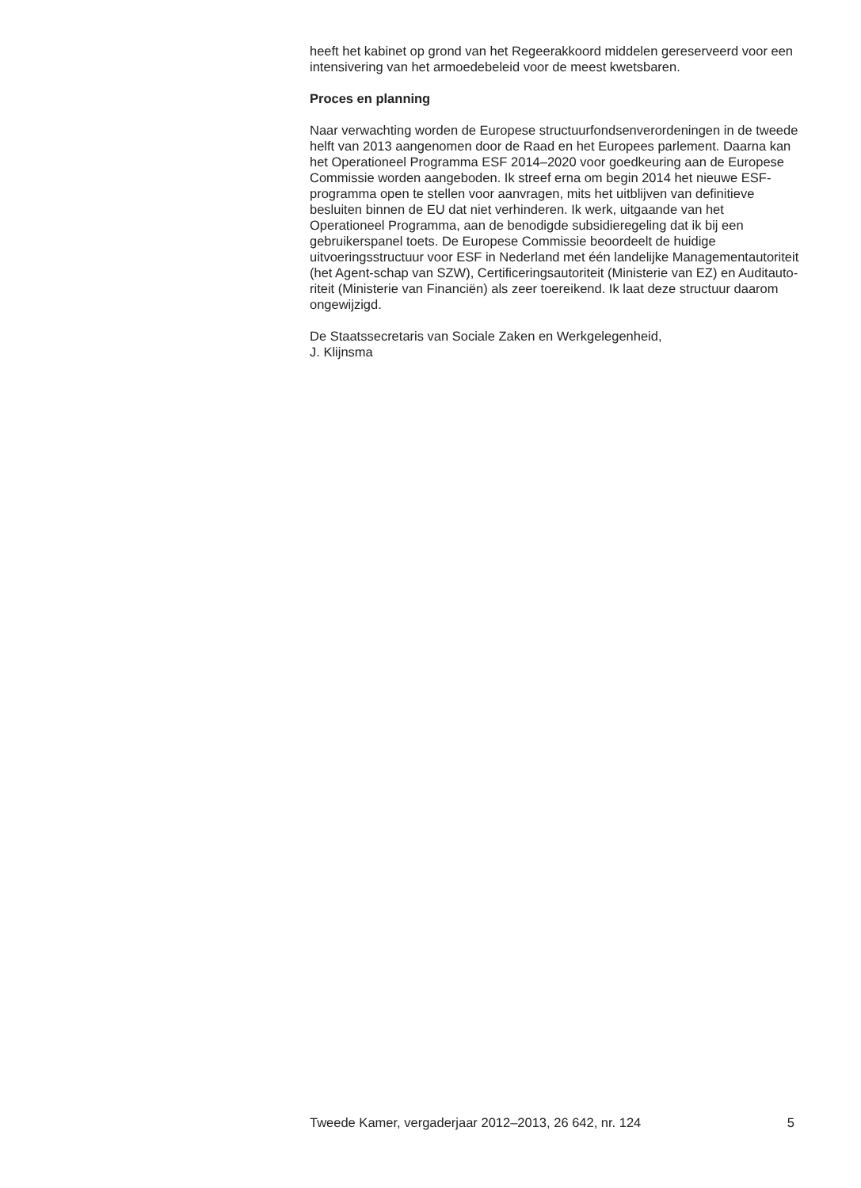heeft het kabinet op grond van het Regeerakkoord middelen gereserveerd voor een intensivering van het armoedebeleid voor de meest kwetsbaren.
Proces en planning
Naar verwachting worden de Europese structuurfondsenverordeningen in de tweede helft van 2013 aangenomen door de Raad en het Europees parlement. Daarna kan het Operationeel Programma ESF 2014–2020 voor goedkeuring aan de Europese Commissie worden aangeboden. Ik streef erna om begin 2014 het nieuwe ESF-programma open te stellen voor aanvragen, mits het uitblijven van definitieve besluiten binnen de EU dat niet verhinderen. Ik werk, uitgaande van het Operationeel Programma, aan de benodigde subsidieregeling dat ik bij een gebruikerspanel toets. De Europese Commissie beoordeelt de huidige uitvoeringsstructuur voor ESF in Nederland met één landelijke Managementautoriteit (het Agent-schap van SZW), Certificeringsautoriteit (Ministerie van EZ) en Auditauto-riteit (Ministerie van Financiën) als zeer toereikend. Ik laat deze structuur daarom ongewijzigd.
De Staatssecretaris van Sociale Zaken en Werkgelegenheid,
J. Klijnsma
Tweede Kamer, vergaderjaar 2012–2013, 26 642, nr. 124 5